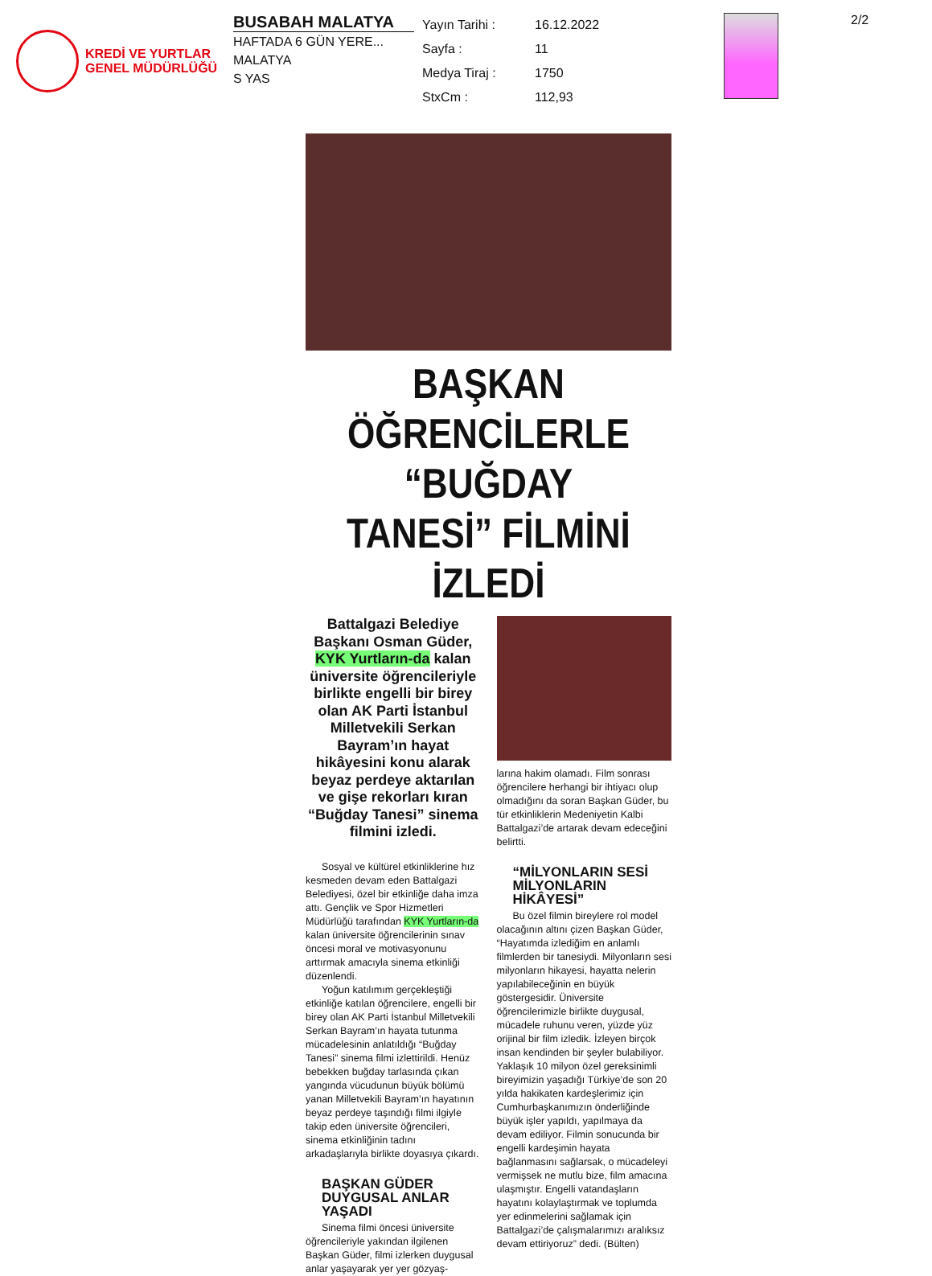KREDİ VE YURTLAR
GENEL MÜDÜRLÜĞÜ
BUSABAH MALATYA
HAFTADA 6 GÜN YERE...
MALATYA
S YAS
| Yayın Tarihi : | 16.12.2022 |
| Sayfa : | 11 |
| Medya Tiraj : | 1750 |
| StxCm : | 112,93 |
2/2
BAŞKAN ÖĞRENCİLERLE “BUĞDAY TANESİ” FİLMİNİ İZLEDİ
Battalgazi Belediye Başkanı Osman Güder, KYK Yurtların-da kalan üniversite öğrencileriyle birlikte engelli bir birey olan AK Parti İstanbul Milletvekili Serkan Bayram’ın hayat hikâyesini konu alarak beyaz perdeye aktarılan ve gişe rekorları kıran “Buğday Tanesi” sinema filmini izledi.
Sosyal ve kültürel etkinliklerine hız kesmeden devam eden Battalgazi Belediyesi, özel bir etkinliğe daha imza attı. Gençlik ve Spor Hizmetleri Müdürlüğü tarafından KYK Yurtların-da kalan üniversite öğrencilerinin sınav öncesi moral ve motivasyonunu arttırmak amacıyla sinema etkinliği düzenlendi.
Yoğun katılımım gerçekleştiği etkinliğe katılan öğrencilere, engelli bir birey olan AK Parti İstanbul Milletvekili Serkan Bayram’ın hayata tutunma mücadelesinin anlatıldığı “Buğday Tanesi” sinema filmi izlettirildi. Henüz bebekken buğday tarlasında çıkan yangında vücudunun büyük bölümü yanan Milletvekili Bayram’ın hayatının beyaz perdeye taşındığı filmi ilgiyle takip eden üniversite öğrencileri, sinema etkinliğinin tadını arkadaşlarıyla birlikte doyasıya çıkardı.
BAŞKAN GÜDER DUYGUSAL ANLAR YAŞADI
Sinema filmi öncesi üniversite öğrencileriyle yakından ilgilenen Başkan Güder, filmi izlerken duygusal anlar yaşayarak yer yer gözyaş-
larına hakim olamadı. Film sonrası öğrencilere herhangi bir ihtiyacı olup olmadığını da soran Başkan Güder, bu tür etkinliklerin Medeniyetin Kalbi Battalgazi’de artarak devam edeceğini belirtti.
“MİLYONLARIN SESİ MİLYONLARIN HİKÂYESİ”
Bu özel filmin bireylere rol model olacağının altını çizen Başkan Güder, “Hayatımda izlediğim en anlamlı filmlerden bir tanesiydi. Milyonların sesi milyonların hikayesi, hayatta nelerin yapılabileceğinin en büyük göstergesidir. Üniversite öğrencilerimizle birlikte duygusal, mücadele ruhunu veren, yüzde yüz orijinal bir film izledik. İzleyen birçok insan kendinden bir şeyler bulabiliyor. Yaklaşık 10 milyon özel gereksinimli bireyimizin yaşadığı Türkiye’de son 20 yılda hakikaten kardeşlerimiz için Cumhurbaşkanımızın önderliğinde büyük işler yapıldı, yapılmaya da devam ediliyor. Filmin sonucunda bir engelli kardeşimin hayata bağlanmasını sağlarsak, o mücadeleyi vermişsek ne mutlu bize, film amacına ulaşmıştır. Engelli vatandaşların hayatını kolaylaştırmak ve toplumda yer edinmelerini sağlamak için Battalgazi’de çalışmalarımızı aralıksız devam ettiriyoruz” dedi. (Bülten)